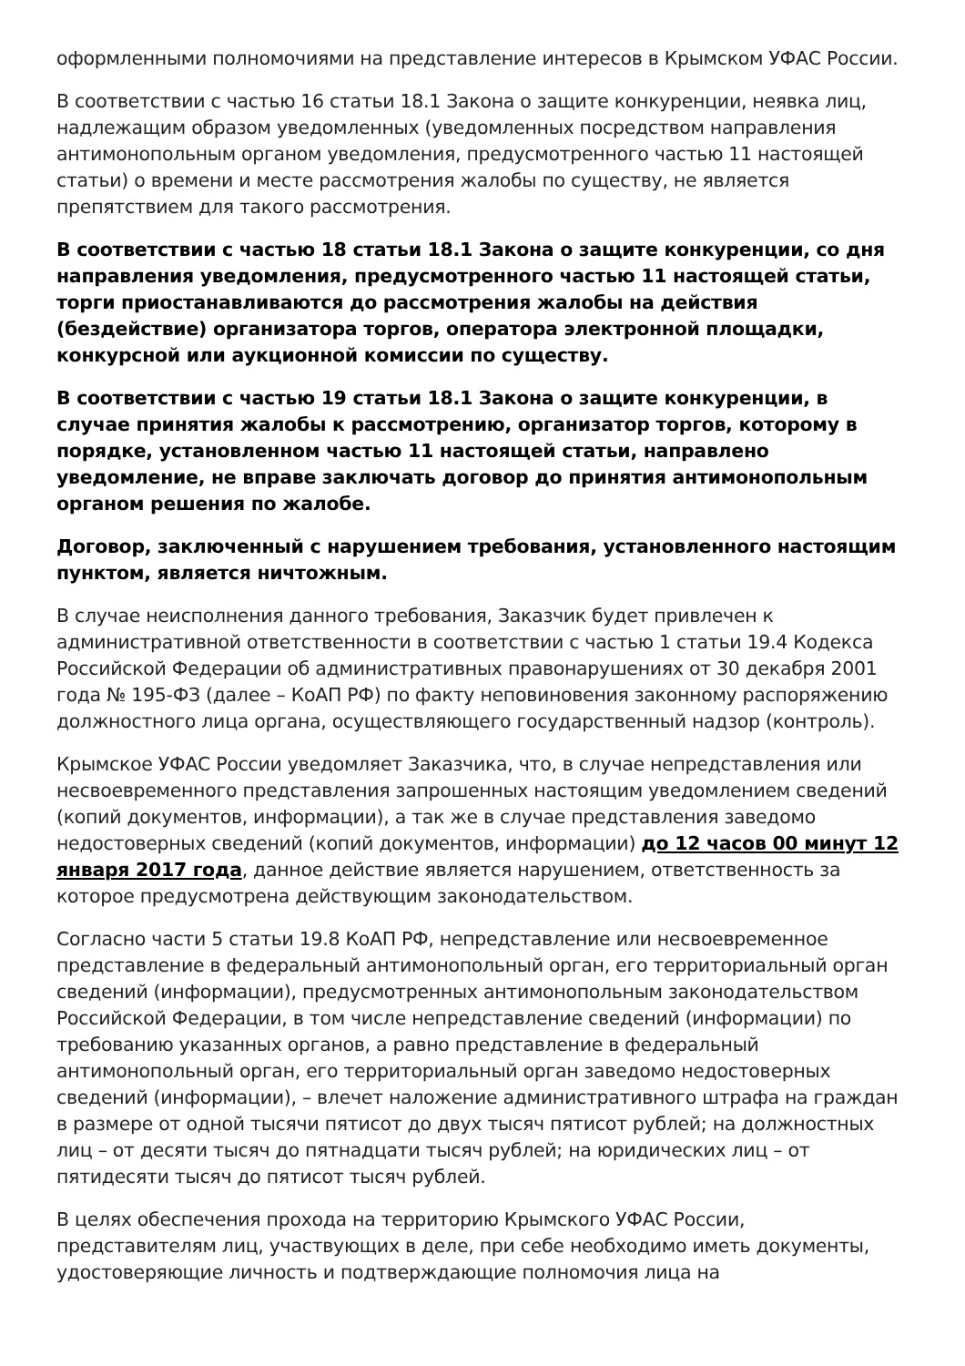оформленными полномочиями на представление интересов в Крымском УФАС России.
В соответствии с частью 16 статьи 18.1 Закона о защите конкуренции, неявка лиц, надлежащим образом уведомленных (уведомленных посредством направления антимонопольным органом уведомления, предусмотренного частью 11 настоящей статьи) о времени и месте рассмотрения жалобы по существу, не является препятствием для такого рассмотрения.
В соответствии с частью 18 статьи 18.1 Закона о защите конкуренции, со дня направления уведомления, предусмотренного частью 11 настоящей статьи, торги приостанавливаются до рассмотрения жалобы на действия (бездействие) организатора торгов, оператора электронной площадки, конкурсной или аукционной комиссии по существу.
В соответствии с частью 19 статьи 18.1 Закона о защите конкуренции, в случае принятия жалобы к рассмотрению, организатор торгов, которому в порядке, установленном частью 11 настоящей статьи, направлено уведомление, не вправе заключать договор до принятия антимонопольным органом решения по жалобе.
Договор, заключенный с нарушением требования, установленного настоящим пунктом, является ничтожным.
В случае неисполнения данного требования, Заказчик будет привлечен к административной ответственности в соответствии с частью 1 статьи 19.4 Кодекса Российской Федерации об административных правонарушениях от 30 декабря 2001 года № 195-ФЗ (далее – КоАП РФ) по факту неповиновения законному распоряжению должностного лица органа, осуществляющего государственный надзор (контроль).
Крымское УФАС России уведомляет Заказчика, что, в случае непредставления или несвоевременного представления запрошенных настоящим уведомлением сведений (копий документов, информации), а так же в случае представления заведомо недостоверных сведений (копий документов, информации) до 12 часов 00 минут 12 января 2017 года, данное действие является нарушением, ответственность за которое предусмотрена действующим законодательством.
Согласно части 5 статьи 19.8 КоАП РФ, непредставление или несвоевременное представление в федеральный антимонопольный орган, его территориальный орган сведений (информации), предусмотренных антимонопольным законодательством Российской Федерации, в том числе непредставление сведений (информации) по требованию указанных органов, а равно представление в федеральный антимонопольный орган, его территориальный орган заведомо недостоверных сведений (информации), – влечет наложение административного штрафа на граждан в размере от одной тысячи пятисот до двух тысяч пятисот рублей; на должностных лиц – от десяти тысяч до пятнадцати тысяч рублей; на юридических лиц – от пятидесяти тысяч до пятисот тысяч рублей.
В целях обеспечения прохода на территорию Крымского УФАС России, представителям лиц, участвующих в деле, при себе необходимо иметь документы, удостоверяющие личность и подтверждающие полномочия лица на